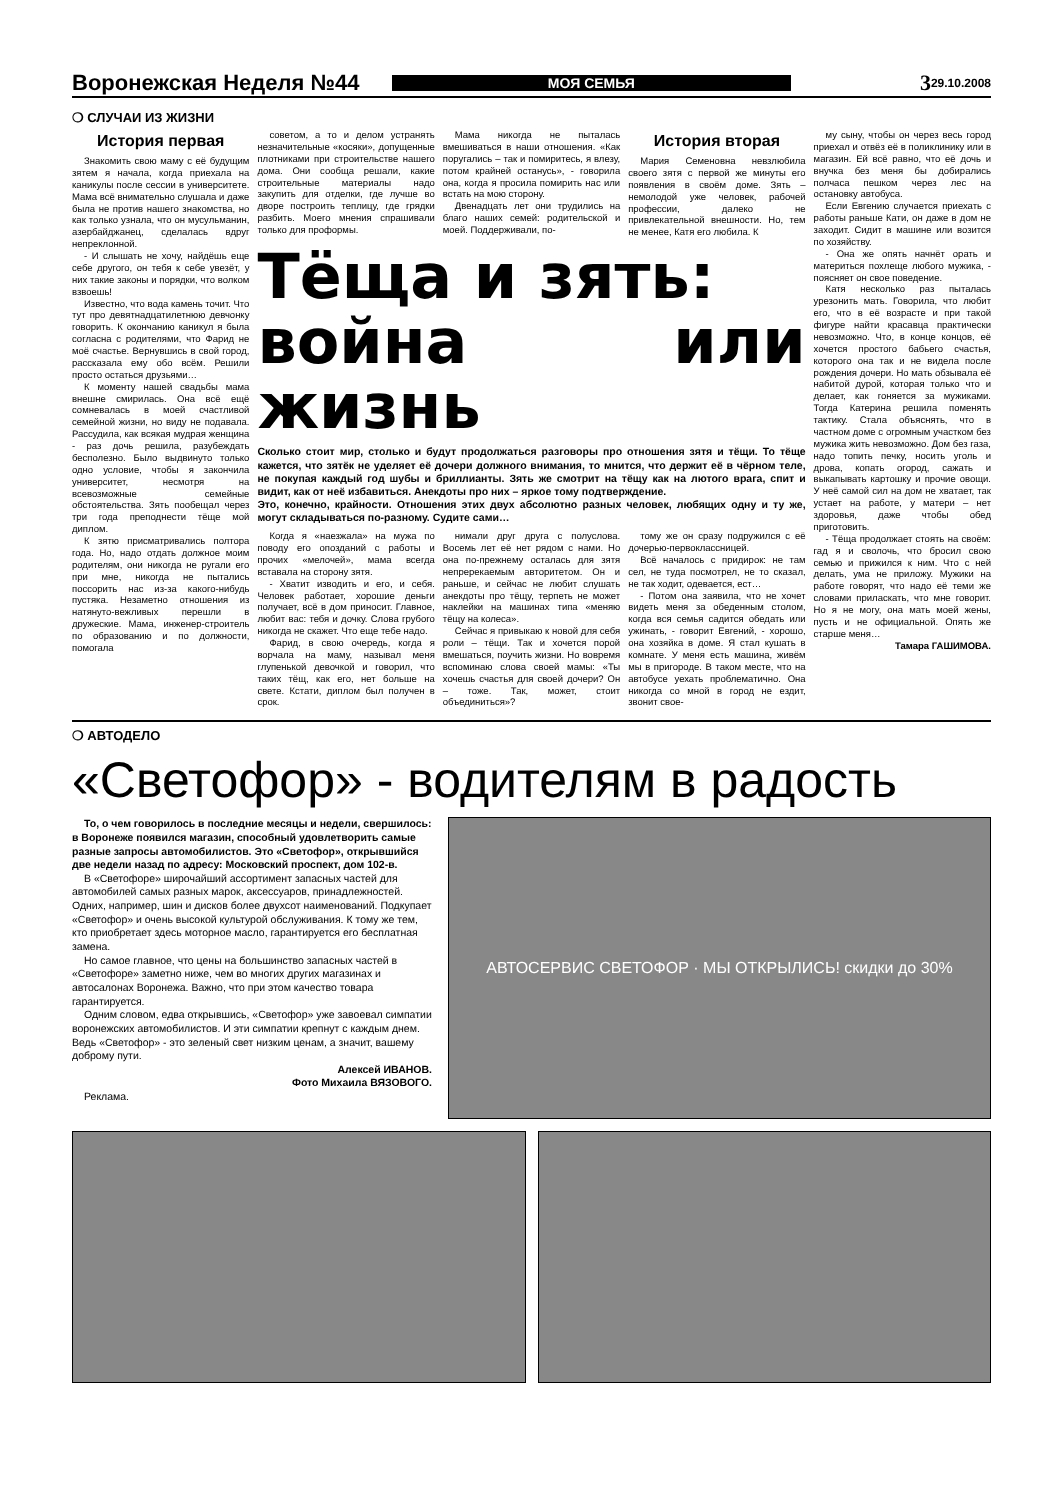Воронежская Неделя №44
МОЯ СЕМЬЯ
3
29.10.2008
❍ СЛУЧАИ ИЗ ЖИЗНИ
История первая
Знакомить свою маму с её будущим зятем я начала, когда приехала на каникулы после сессии в университете. Мама всё внимательно слушала и даже была не против нашего знакомства, но как только узнала, что он мусульманин, азербайджанец, сделалась вдруг непреклонной.
- И слышать не хочу, найдёшь еще себе другого, он тебя к себе увезёт, у них такие законы и порядки, что волком взвоешь!
Известно, что вода камень точит. Что тут про девятнадцатилетнюю девчонку говорить. К окончанию каникул я была согласна с родителями, что Фарид не моё счастье. Вернувшись в свой город, рассказала ему обо всём. Решили просто остаться друзьями…
К моменту нашей свадьбы мама внешне смирилась. Она всё ещё сомневалась в моей счастливой семейной жизни, но виду не подавала. Рассудила, как всякая мудрая женщина - раз дочь решила, разубеждать бесполезно. Было выдвинуто только одно условие, чтобы я закончила университет, несмотря на всевозможные семейные обстоятельства. Зять пообещал через три года преподнести тёще мой диплом.
К зятю присматривались полтора года. Но, надо отдать должное моим родителям, они никогда не ругали его при мне, никогда не пытались поссорить нас из-за какого-нибудь пустяка. Незаметно отношения из натянуто-вежливых перешли в дружеские. Мама, инженер-строитель по образованию и по должности, помогала
советом, а то и делом устранять незначительные «косяки», допущенные плотниками при строительстве нашего дома. Они сообща решали, какие строительные материалы надо закупить для отделки, где лучше во дворе построить теплицу, где грядки разбить. Моего мнения спрашивали только для проформы.
Мама никогда не пыталась вмешиваться в наши отношения. «Как поругались – так и помиритесь, я влезу, потом крайней останусь», - говорила она, когда я просила помирить нас или встать на мою сторону.
Двенадцать лет они трудились на благо наших семей: родительской и моей. Поддерживали, по-
История вторая
Мария Семеновна невзлюбила своего зятя с первой же минуты его появления в своём доме. Зять – немолодой уже человек, рабочей профессии, далеко не привлекательной внешности. Но, тем не менее, Катя его любила. К
Тёща и зять:
война или жизнь
Сколько стоит мир, столько и будут продолжаться разговоры про отношения зятя и тёщи. То тёще кажется, что зятёк не уделяет её дочери должного внимания, то мнится, что держит её в чёрном теле, не покупая каждый год шубы и бриллианты. Зять же смотрит на тёщу как на лютого врага, спит и видит, как от неё избавиться. Анекдоты про них – яркое тому подтверждение.
Это, конечно, крайности. Отношения этих двух абсолютно разных человек, любящих одну и ту же, могут складываться по-разному. Судите сами…
Когда я «наезжала» на мужа по поводу его опозданий с работы и прочих «мелочей», мама всегда вставала на сторону зятя.
- Хватит изводить и его, и себя. Человек работает, хорошие деньги получает, всё в дом приносит. Главное, любит вас: тебя и дочку. Слова грубого никогда не скажет. Что еще тебе надо.
Фарид, в свою очередь, когда я ворчала на маму, называл меня глупенькой девочкой и говорил, что таких тёщ, как его, нет больше на свете. Кстати, диплом был получен в срок.
нимали друг друга с полуслова. Восемь лет её нет рядом с нами. Но она по-прежнему осталась для зятя непререкаемым авторитетом. Он и раньше, и сейчас не любит слушать анекдоты про тёщу, терпеть не может наклейки на машинах типа «меняю тёщу на колеса».
Сейчас я привыкаю к новой для себя роли – тёщи. Так и хочется порой вмешаться, поучить жизни. Но вовремя вспоминаю слова своей мамы: «Ты хочешь счастья для своей дочери? Он – тоже. Так, может, стоит объединиться»?
тому же он сразу подружился с её дочерью-первоклассницей.
Всё началось с придирок: не там сел, не туда посмотрел, не то сказал, не так ходит, одевается, ест…
- Потом она заявила, что не хочет видеть меня за обеденным столом, когда вся семья садится обедать или ужинать, - говорит Евгений, - хорошо, она хозяйка в доме. Я стал кушать в комнате. У меня есть машина, живём мы в пригороде. В таком месте, что на автобусе уехать проблематично. Она никогда со мной в город не ездит, звонит свое-
му сыну, чтобы он через весь город приехал и отвёз её в поликлинику или в магазин. Ей всё равно, что её дочь и внучка без меня бы добирались полчаса пешком через лес на остановку автобуса.
Если Евгению случается приехать с работы раньше Кати, он даже в дом не заходит. Сидит в машине или возится по хозяйству.
- Она же опять начнёт орать и материться похлеще любого мужика, - поясняет он свое поведение.
Катя несколько раз пыталась урезонить мать. Говорила, что любит его, что в её возрасте и при такой фигуре найти красавца практически невозможно. Что, в конце концов, её хочется простого бабьего счастья, которого она так и не видела после рождения дочери. Но мать обзывала её набитой дурой, которая только что и делает, как гоняется за мужиками. Тогда Катерина решила поменять тактику. Стала объяснять, что в частном доме с огромным участком без мужика жить невозможно. Дом без газа, надо топить печку, носить уголь и дрова, копать огород, сажать и выкапывать картошку и прочие овощи. У неё самой сил на дом не хватает, так устает на работе, у матери – нет здоровья, даже чтобы обед приготовить.
- Тёща продолжает стоять на своём: гад я и сволочь, что бросил свою семью и прижился к ним. Что с ней делать, ума не приложу. Мужики на работе говорят, что надо её теми же словами приласкать, что мне говорит. Но я не могу, она мать моей жены, пусть и не официальной. Опять же старше меня…
Тамара ГАШИМОВА.
❍ АВТОДЕЛО
«Светофор» - водителям в радость
То, о чем говорилось в последние месяцы и недели, свершилось: в Воронеже появился магазин, способный удовлетворить самые разные запросы автомобилистов. Это «Светофор», открывшийся две недели назад по адресу: Московский проспект, дом 102-в.
В «Светофоре» широчайший ассортимент запасных частей для автомобилей самых разных марок, аксессуаров, принадлежностей. Одних, например, шин и дисков более двухсот наименований. Подкупает «Светофор» и очень высокой культурой обслуживания. К тому же тем, кто приобретает здесь моторное масло, гарантируется его бесплатная замена.
Но самое главное, что цены на большинство запасных частей в «Светофоре» заметно ниже, чем во многих других магазинах и автосалонах Воронежа. Важно, что при этом качество товара гарантируется.
Одним словом, едва открывшись, «Светофор» уже завоевал симпатии воронежских автомобилистов. И эти симпатии крепнут с каждым днем. Ведь «Светофор» - это зеленый свет низким ценам, а значит, вашему доброму пути.
Алексей ИВАНОВ.
Фото Михаила ВЯЗОВОГО.
Реклама.
АВТОСЕРВИС СВЕТОФОР · МЫ ОТКРЫЛИСЬ! скидки до 30%